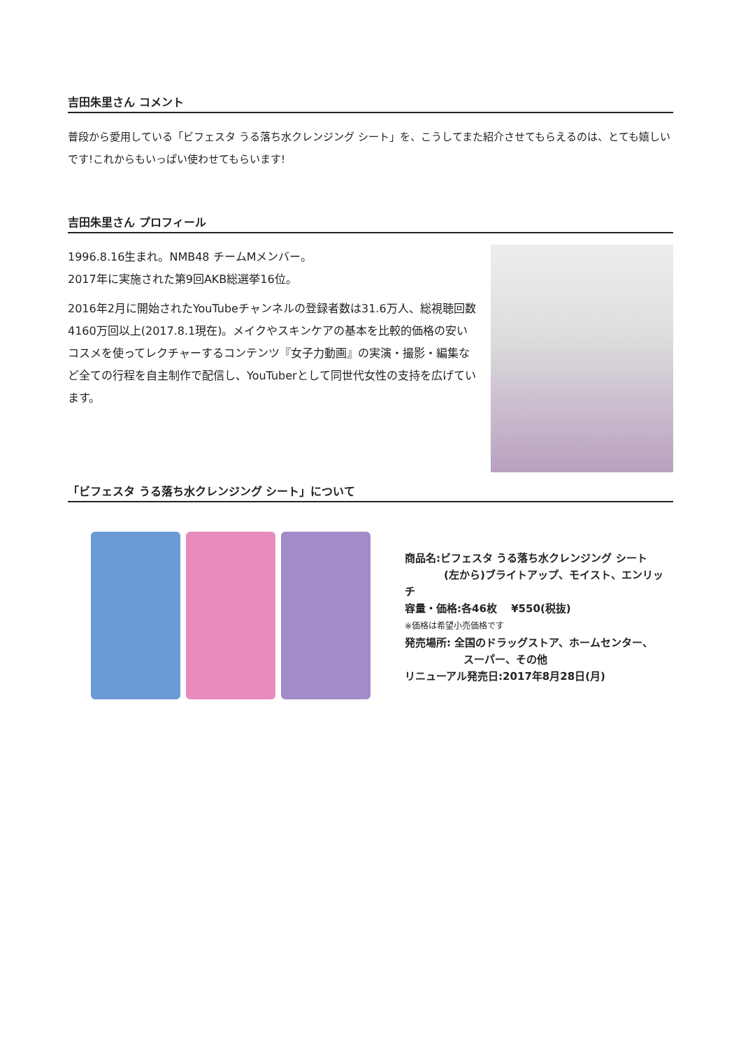吉田朱里さん コメント
普段から愛用している「ビフェスタ うる落ち水クレンジング シート」を、こうしてまた紹介させてもらえるのは、とても嬉しいです!これからもいっぱい使わせてもらいます!
吉田朱里さん プロフィール
1996.8.16生まれ。NMB48 チームMメンバー。
2017年に実施された第9回AKB総選挙16位。
2016年2月に開始されたYouTubeチャンネルの登録者数は31.6万人、総視聴回数4160万回以上(2017.8.1現在)。メイクやスキンケアの基本を比較的価格の安いコスメを使ってレクチャーするコンテンツ『女子力動画』の実演・撮影・編集など全ての行程を自主制作で配信し、YouTuberとして同世代女性の支持を広げています。
「ビフェスタ うる落ち水クレンジング シート」について
商品名:ビフェスタ うる落ち水クレンジング シート
(左から)ブライトアップ、モイスト、エンリッチ
容量・価格:各46枚　 ¥550(税抜)
※価格は希望小売価格です
発売場所: 全国のドラッグストア、ホームセンター、
スーパー、その他
リニューアル発売日:2017年8月28日(月)